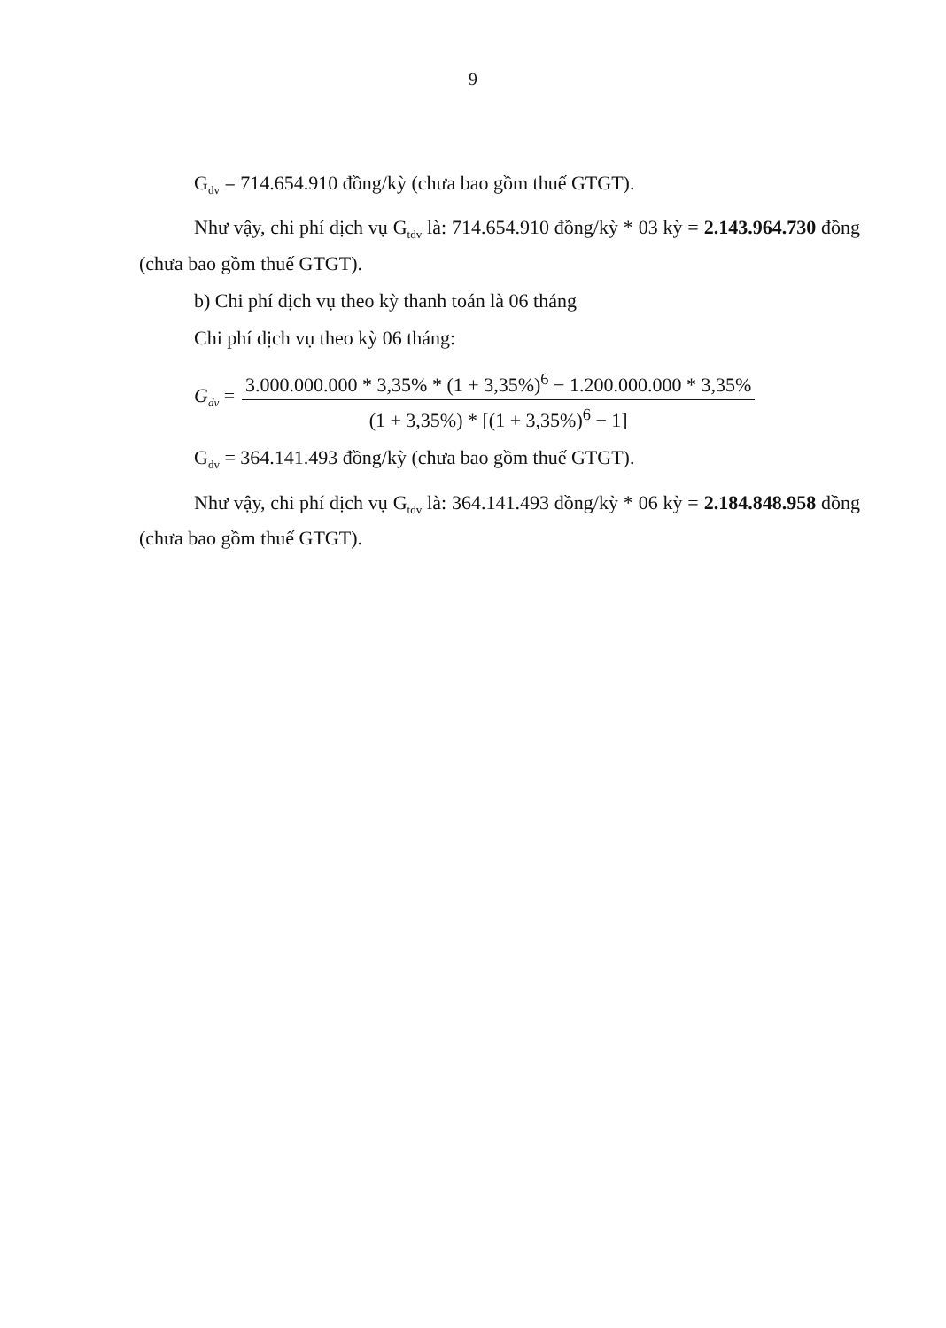9
G<sub>dv</sub> = 714.654.910 đồng/kỳ (chưa bao gồm thuế GTGT).
Như vậy, chi phí dịch vụ G<sub>tdv</sub> là: 714.654.910 đồng/kỳ * 03 kỳ = 2.143.964.730 đồng (chưa bao gồm thuế GTGT).
b) Chi phí dịch vụ theo kỳ thanh toán là 06 tháng
Chi phí dịch vụ theo kỳ 06 tháng:
G<sub>dv</sub> = 3.000.000.000 * 3,35% * (1 + 3,35%)<sup>6</sup> − 1.200.000.000 * 3,35% (1 + 3,35%) * [(1 + 3,35%)<sup>6</sup> − 1]
G<sub>dv</sub> = 364.141.493 đồng/kỳ (chưa bao gồm thuế GTGT).
Như vậy, chi phí dịch vụ G<sub>tdv</sub> là: 364.141.493 đồng/kỳ * 06 kỳ = 2.184.848.958 đồng (chưa bao gồm thuế GTGT).